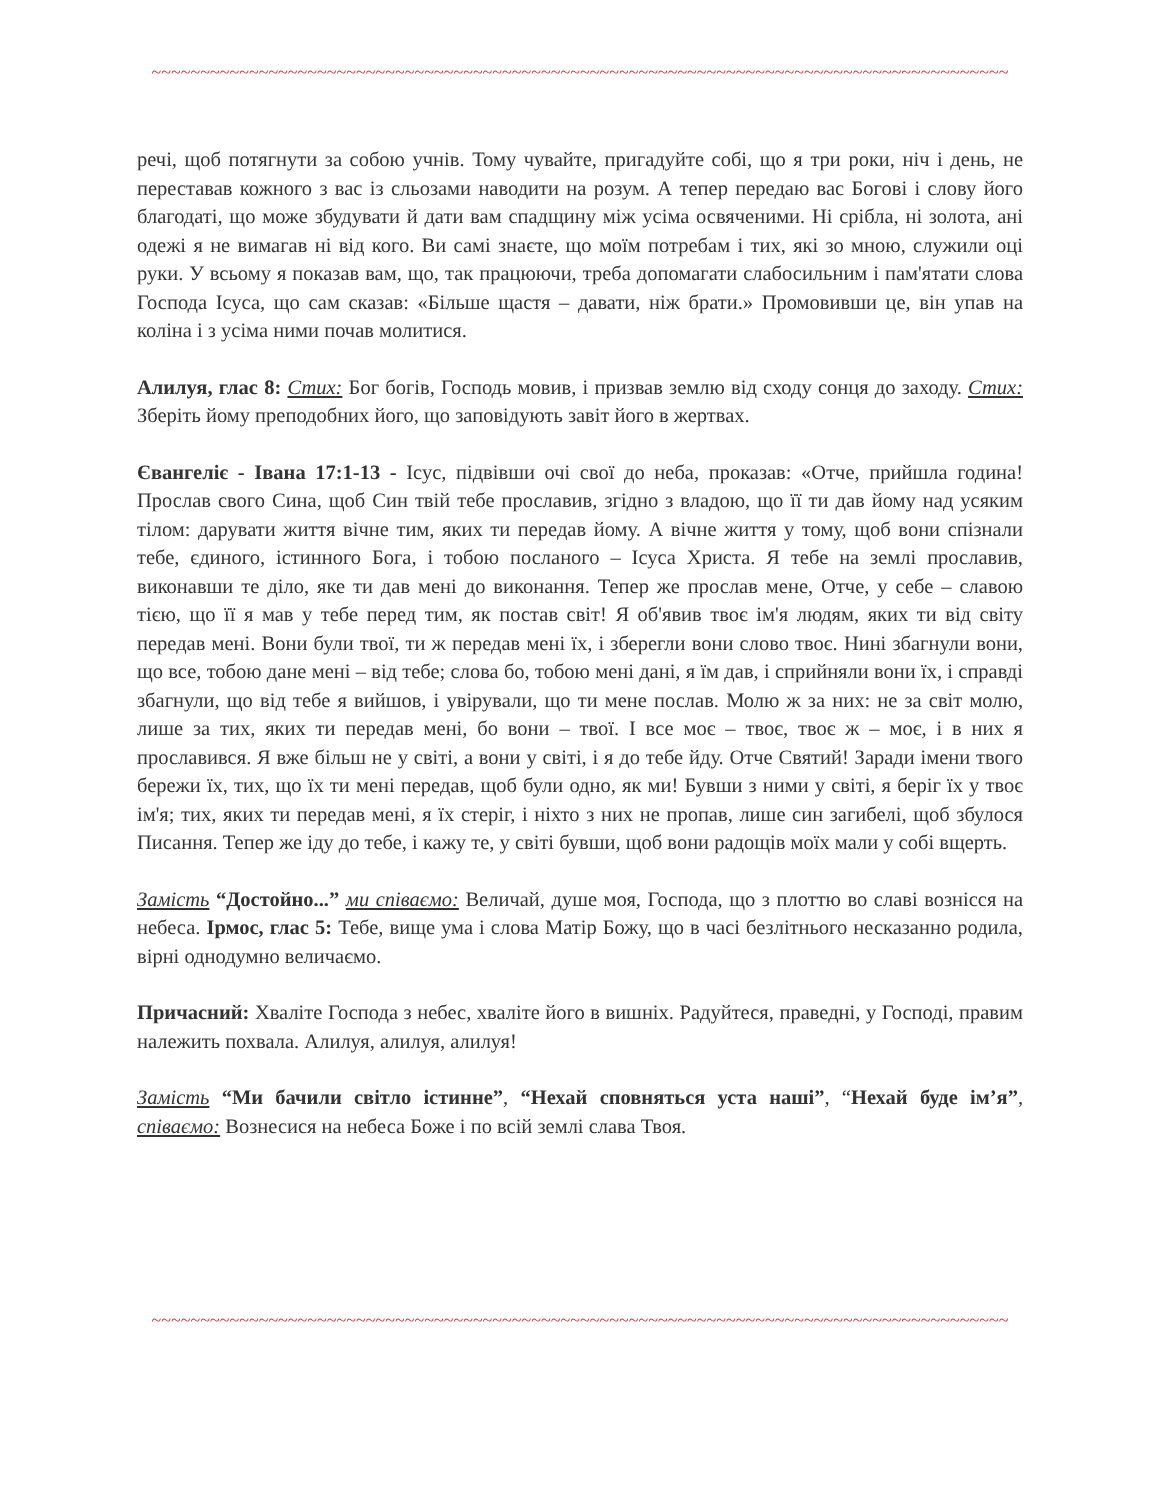~~~~~~~~~~~~~~~~~~~~~~~~~~~~~~~~~~~~~~~~~~~~~~~~~~~~~~~~~~~~~~~~~~~~~~~~~~~~~~~~~~~~~~~~
речі, щоб потягнути за собою учнів. Тому чувайте, пригадуйте собі, що я три роки, ніч і день, не переставав кожного з вас із сльозами наводити на розум. А тепер передаю вас Богові і слову його благодаті, що може збудувати й дати вам спадщину між усіма освяченими. Ні срібла, ні золота, ані одежі я не вимагав ні від кого. Ви самі знаєте, що моїм потребам і тих, які зо мною, служили оці руки. У всьому я показав вам, що, так працюючи, треба допомагати слабосильним і пам'ятати слова Господа Ісуса, що сам сказав: «Більше щастя – давати, ніж брати.» Промовивши це, він упав на коліна і з усіма ними почав молитися.
Алилуя, глас 8: Стих: Бог богів, Господь мовив, і призвав землю від сходу сонця до заходу. Стих: Зберіть йому преподобних його, що заповідують завіт його в жертвах.
Євангеліє - Івана 17:1-13 - Ісус, підвівши очі свої до неба, проказав: «Отче, прийшла година! Прослав свого Сина, щоб Син твій тебе прославив, згідно з владою, що її ти дав йому над усяким тілом: дарувати життя вічне тим, яких ти передав йому. А вічне життя у тому, щоб вони спізнали тебе, єдиного, істинного Бога, і тобою посланого – Ісуса Христа. Я тебе на землі прославив, виконавши те діло, яке ти дав мені до виконання. Тепер же прослав мене, Отче, у себе – славою тією, що її я мав у тебе перед тим, як постав світ! Я об'явив твоє ім'я людям, яких ти від світу передав мені. Вони були твої, ти ж передав мені їх, і зберегли вони слово твоє. Нині збагнули вони, що все, тобою дане мені – від тебе; слова бо, тобою мені дані, я їм дав, і сприйняли вони їх, і справді збагнули, що від тебе я вийшов, і увірували, що ти мене послав. Молю ж за них: не за світ молю, лише за тих, яких ти передав мені, бо вони – твої. І все моє – твоє, твоє ж – моє, і в них я прославився. Я вже більш не у світі, а вони у світі, і я до тебе йду. Отче Святий! Заради імени твого бережи їх, тих, що їх ти мені передав, щоб були одно, як ми! Бувши з ними у світі, я беріг їх у твоє ім'я; тих, яких ти передав мені, я їх стеріг, і ніхто з них не пропав, лише син загибелі, щоб збулося Писання. Тепер же іду до тебе, і кажу те, у світі бувши, щоб вони радощів моїх мали у собі вщерть.
Замість “Достойно...” ми співаємо: Величай, душе моя, Господа, що з плоттю во славі вознісся на небеса. Ірмос, глас 5: Тебе, вище ума і слова Матір Божу, що в часі безлітнього несказанно родила, вірні однодумно величаємо.
Причасний: Хваліте Господа з небес, хваліте його в вишніх. Радуйтеся, праведні, у Господі, правим належить похвала. Алилуя, алилуя, алилуя!
Замість “Ми бачили світло істинне”, “Нехай сповняться уста наші”, “Нехай буде ім’я”, співаємо: Вознесися на небеса Боже і по всій землі слава Твоя.
~~~~~~~~~~~~~~~~~~~~~~~~~~~~~~~~~~~~~~~~~~~~~~~~~~~~~~~~~~~~~~~~~~~~~~~~~~~~~~~~~~~~~~~~